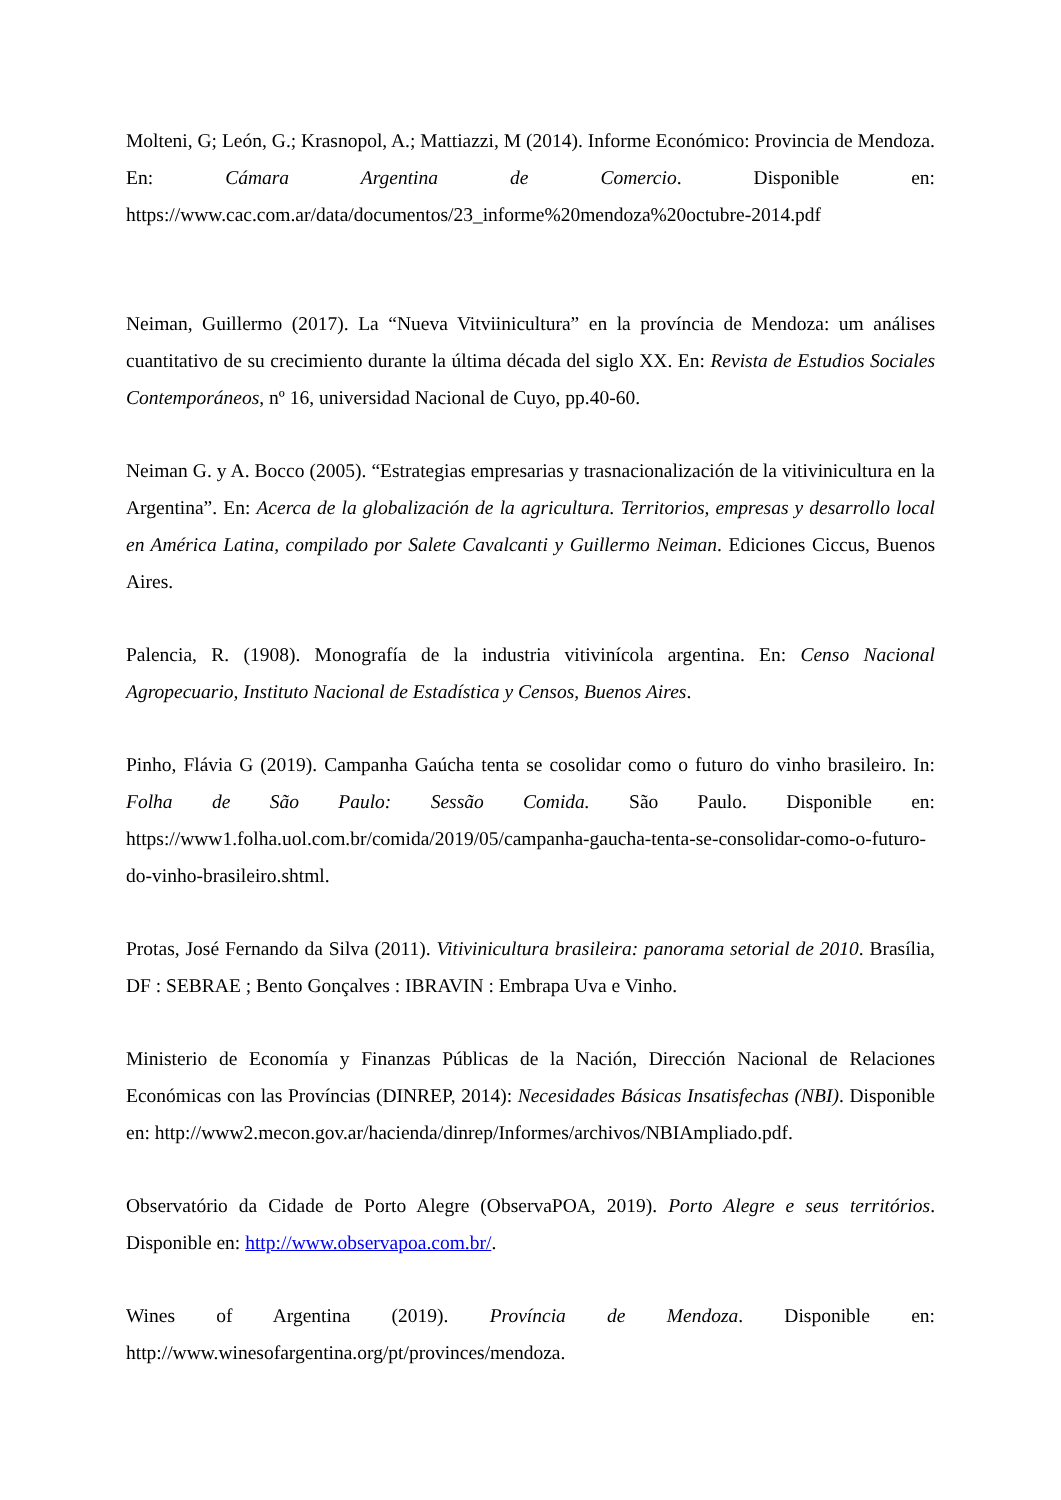Molteni, G; León, G.; Krasnopol, A.; Mattiazzi, M (2014). Informe Económico: Provincia de Mendoza. En: Cámara Argentina de Comercio. Disponible en: https://www.cac.com.ar/data/documentos/23_informe%20mendoza%20octubre-2014.pdf
Neiman, Guillermo (2017). La “Nueva Vitviinicultura” en la província de Mendoza: um análises cuantitativo de su crecimiento durante la última década del siglo XX. En: Revista de Estudios Sociales Contemporáneos, nº 16, universidad Nacional de Cuyo, pp.40-60.
Neiman G. y A. Bocco (2005). “Estrategias empresarias y trasnacionalización de la vitivinicultura en la Argentina”. En: Acerca de la globalización de la agricultura. Territorios, empresas y desarrollo local en América Latina, compilado por Salete Cavalcanti y Guillermo Neiman. Ediciones Ciccus, Buenos Aires.
Palencia, R. (1908). Monografía de la industria vitivinícola argentina. En: Censo Nacional Agropecuario, Instituto Nacional de Estadística y Censos, Buenos Aires.
Pinho, Flávia G (2019). Campanha Gaúcha tenta se cosolidar como o futuro do vinho brasileiro. In: Folha de São Paulo: Sessão Comida. São Paulo. Disponible en: https://www1.folha.uol.com.br/comida/2019/05/campanha-gaucha-tenta-se-consolidar-como-o-futuro-do-vinho-brasileiro.shtml.
Protas, José Fernando da Silva (2011). Vitivinicultura brasileira: panorama setorial de 2010. Brasília, DF : SEBRAE ; Bento Gonçalves : IBRAVIN : Embrapa Uva e Vinho.
Ministerio de Economía y Finanzas Públicas de la Nación, Dirección Nacional de Relaciones Económicas con las Províncias (DINREP, 2014): Necesidades Básicas Insatisfechas (NBI). Disponible en: http://www2.mecon.gov.ar/hacienda/dinrep/Informes/archivos/NBIAmpliado.pdf.
Observatório da Cidade de Porto Alegre (ObservaPOA, 2019). Porto Alegre e seus territórios. Disponible en: http://www.observapoa.com.br/.
Wines of Argentina (2019). Província de Mendoza. Disponible en: http://www.winesofargentina.org/pt/provinces/mendoza.